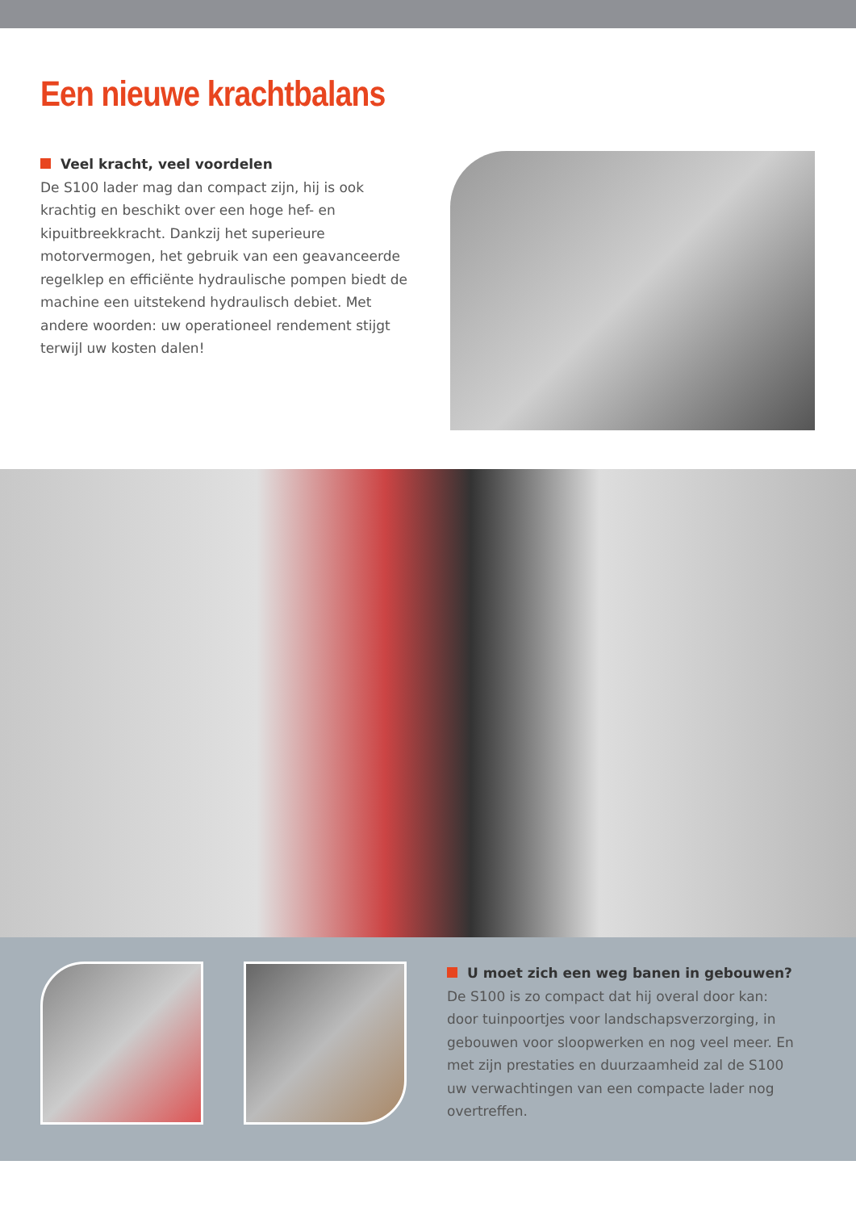Een nieuwe krachtbalans
Veel kracht, veel voordelen
De S100 lader mag dan compact zijn, hij is ook krachtig en beschikt over een hoge hef- en kipuitbreekkracht. Dankzij het superieure motorvermogen, het gebruik van een geavanceerde regelklep en efficiënte hydraulische pompen biedt de machine een uitstekend hydraulisch debiet. Met andere woorden: uw operationeel rendement stijgt terwijl uw kosten dalen!
U moet zich een weg banen in gebouwen?
De S100 is zo compact dat hij overal door kan: door tuinpoortjes voor landschapsverzorging, in gebouwen voor sloopwerken en nog veel meer. En met zijn prestaties en duurzaamheid zal de S100 uw verwachtingen van een compacte lader nog overtreffen.